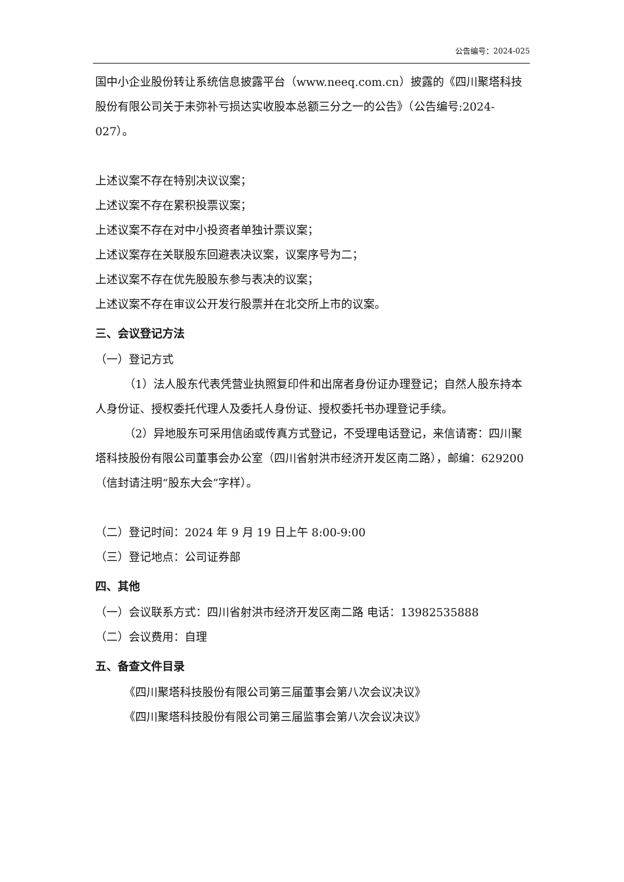公告编号：2024-025
国中小企业股份转让系统信息披露平台（www.neeq.com.cn）披露的《四川聚塔科技股份有限公司关于未弥补亏损达实收股本总额三分之一的公告》（公告编号:2024-027）。
上述议案不存在特别决议议案；
上述议案不存在累积投票议案；
上述议案不存在对中小投资者单独计票议案；
上述议案存在关联股东回避表决议案，议案序号为二；
上述议案不存在优先股股东参与表决的议案；
上述议案不存在审议公开发行股票并在北交所上市的议案。
三、会议登记方法
（一）登记方式
（1）法人股东代表凭营业执照复印件和出席者身份证办理登记；自然人股东持本人身份证、授权委托代理人及委托人身份证、授权委托书办理登记手续。
（2）异地股东可采用信函或传真方式登记，不受理电话登记，来信请寄：四川聚塔科技股份有限公司董事会办公室（四川省射洪市经济开发区南二路），邮编：629200（信封请注明“股东大会”字样）。
（二）登记时间：2024 年 9 月 19 日上午 8:00-9:00
（三）登记地点：公司证券部
四、其他
（一）会议联系方式：四川省射洪市经济开发区南二路 电话：13982535888
（二）会议费用：自理
五、备查文件目录
《四川聚塔科技股份有限公司第三届董事会第八次会议决议》
《四川聚塔科技股份有限公司第三届监事会第八次会议决议》